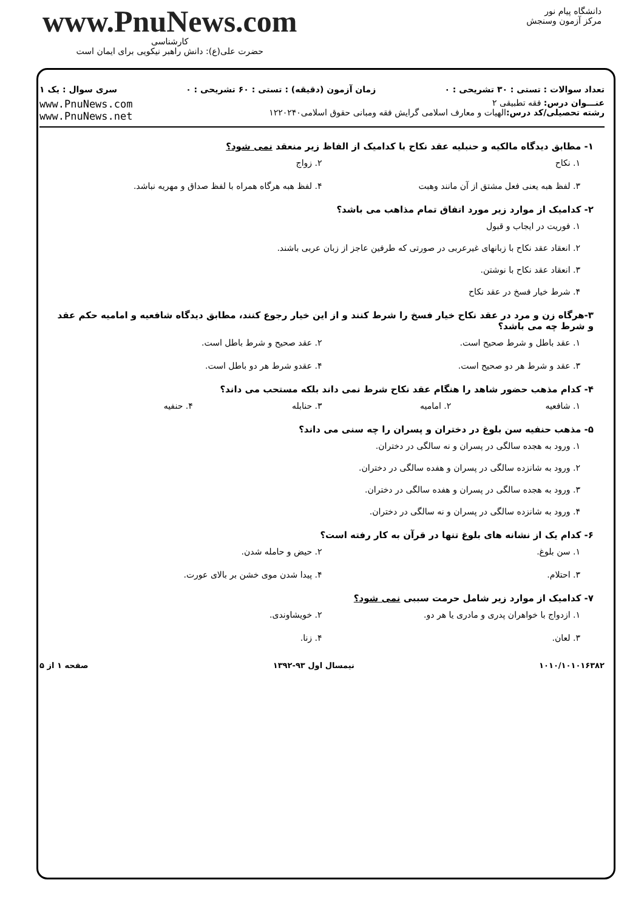دانشگاه پیام نور
مرکز آزمون وسنجش
www.PnuNews.com
کارشناسی
حضرت علی(ع): دانش راهبر نیکویی برای ایمان است
تعداد سوالات : تستی : ۳۰ تشریحی : ۰ زمان آزمون (دقیقه) : تستی : ۶۰ تشریحی : ۰ سری سوال : یک ۱
عنـــوان درس: فقه تطبیقی ۲
رشته تحصیلی/کد درس: الهیات و معارف اسلامی گرایش فقه ومبانی حقوق اسلامی۱۲۲۰۲۴۰
www.PnuNews.com
www.PnuNews.net
۱- مطابق دیدگاه مالکیه و حنبلیه عقد نکاح با کدامیک از الفاظ زیر منعقد نمی شود؟
۱. نکاح
۲. زواج
۳. لفظ هبه یعنی فعل مشتق از آن مانند وهبت
۴. لفظ هبه هرگاه همراه با لفظ صداق و مهریه نباشد.
۲- کدامیک از موارد زیر مورد اتفاق تمام مذاهب می باشد؟
۱. فوریت در ایجاب و قبول
۲. انعقاد عقد نکاح با زبانهای غیرعربی در صورتی که طرفین عاجز از زبان عربی باشند.
۳. انعقاد عقد نکاح با نوشتن.
۴. شرط خیار فسخ در عقد نکاح
۳-هرگاه زن و مرد در عقد نکاح خیار فسخ را شرط کنند و از این خیار رجوع کنند، مطابق دیدگاه شافعیه و امامیه حکم عقد و شرط چه می باشد؟
۱. عقد باطل و شرط صحیح است.
۲. عقد صحیح و شرط باطل است.
۳. عقد و شرط هر دو صحیح است.
۴. عقدو شرط هر دو باطل است.
۴- کدام مذهب حضور شاهد را هنگام عقد نکاح شرط نمی داند بلکه مستحب می داند؟
۱. شافعیه
۲. امامیه
۳. حنابله
۴. حنفیه
۵- مذهب حنفیه سن بلوغ در دختران و پسران را چه سنی می داند؟
۱. ورود به هجده سالگی در پسران و نه سالگی در دختران.
۲. ورود به شانزده سالگی در پسران و هفده سالگی در دختران.
۳. ورود به هجده سالگی در پسران و هفده سالگی در دختران.
۴. ورود به شانزده سالگی در پسران و نه سالگی در دختران.
۶- کدام یک از نشانه های بلوغ تنها در قرآن به کار رفته است؟
۱. سن بلوغ.
۲. حیض و حامله شدن.
۳. احتلام.
۴. پیدا شدن موی خشن بر بالای عورت.
۷- کدامیک از موارد زیر شامل حرمت سببی نمی شود؟
۱. ازدواج با خواهران پدری و مادری یا هر دو.
۲. خویشاوندی.
۳. لعان.
۴. زنا.
۱۰۱۰/۱۰۱۰۱۶۳۸۲ نیمسال اول ۹۳-۱۳۹۲ صفحه ۱ از ۵